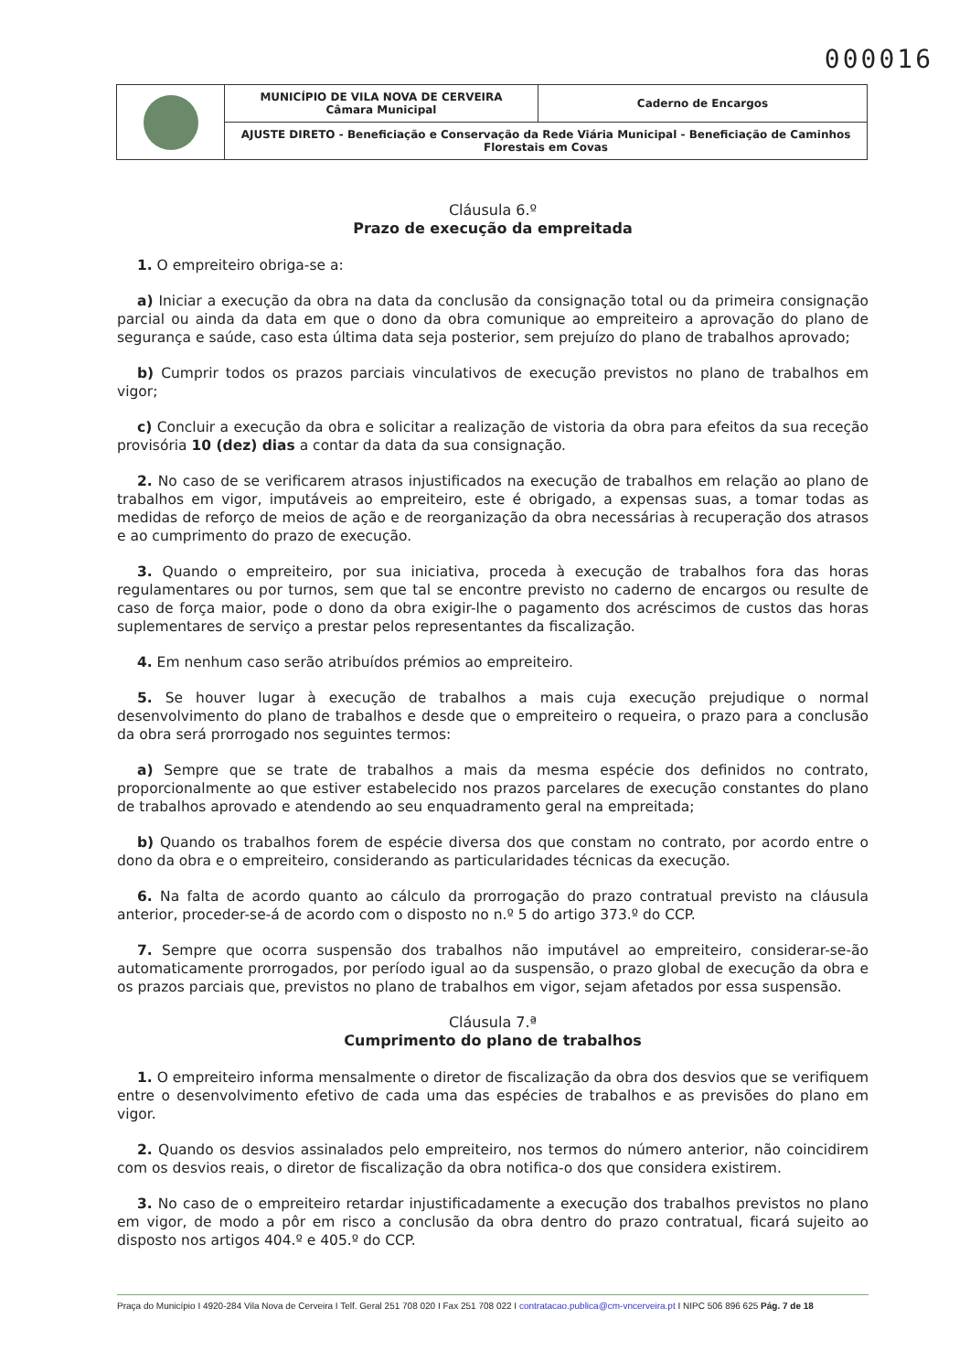000016
| | MUNICÍPIO DE VILA NOVA DE CERVEIRA Câmara Municipal | Caderno de Encargos |
| | AJUSTE DIRETO - Beneficiação e Conservação da Rede Viária Municipal - Beneficiação de Caminhos Florestais em Covas | |
Cláusula 6.º
Prazo de execução da empreitada
1. O empreiteiro obriga-se a:
a) Iniciar a execução da obra na data da conclusão da consignação total ou da primeira consignação parcial ou ainda da data em que o dono da obra comunique ao empreiteiro a aprovação do plano de segurança e saúde, caso esta última data seja posterior, sem prejuízo do plano de trabalhos aprovado;
b) Cumprir todos os prazos parciais vinculativos de execução previstos no plano de trabalhos em vigor;
c) Concluir a execução da obra e solicitar a realização de vistoria da obra para efeitos da sua receção provisória 10 (dez) dias a contar da data da sua consignação.
2. No caso de se verificarem atrasos injustificados na execução de trabalhos em relação ao plano de trabalhos em vigor, imputáveis ao empreiteiro, este é obrigado, a expensas suas, a tomar todas as medidas de reforço de meios de ação e de reorganização da obra necessárias à recuperação dos atrasos e ao cumprimento do prazo de execução.
3. Quando o empreiteiro, por sua iniciativa, proceda à execução de trabalhos fora das horas regulamentares ou por turnos, sem que tal se encontre previsto no caderno de encargos ou resulte de caso de força maior, pode o dono da obra exigir-lhe o pagamento dos acréscimos de custos das horas suplementares de serviço a prestar pelos representantes da fiscalização.
4. Em nenhum caso serão atribuídos prémios ao empreiteiro.
5. Se houver lugar à execução de trabalhos a mais cuja execução prejudique o normal desenvolvimento do plano de trabalhos e desde que o empreiteiro o requeira, o prazo para a conclusão da obra será prorrogado nos seguintes termos:
a) Sempre que se trate de trabalhos a mais da mesma espécie dos definidos no contrato, proporcionalmente ao que estiver estabelecido nos prazos parcelares de execução constantes do plano de trabalhos aprovado e atendendo ao seu enquadramento geral na empreitada;
b) Quando os trabalhos forem de espécie diversa dos que constam no contrato, por acordo entre o dono da obra e o empreiteiro, considerando as particularidades técnicas da execução.
6. Na falta de acordo quanto ao cálculo da prorrogação do prazo contratual previsto na cláusula anterior, proceder-se-á de acordo com o disposto no n.º 5 do artigo 373.º do CCP.
7. Sempre que ocorra suspensão dos trabalhos não imputável ao empreiteiro, considerar-se-ão automaticamente prorrogados, por período igual ao da suspensão, o prazo global de execução da obra e os prazos parciais que, previstos no plano de trabalhos em vigor, sejam afetados por essa suspensão.
Cláusula 7.ª
Cumprimento do plano de trabalhos
1. O empreiteiro informa mensalmente o diretor de fiscalização da obra dos desvios que se verifiquem entre o desenvolvimento efetivo de cada uma das espécies de trabalhos e as previsões do plano em vigor.
2. Quando os desvios assinalados pelo empreiteiro, nos termos do número anterior, não coincidirem com os desvios reais, o diretor de fiscalização da obra notifica-o dos que considera existirem.
3. No caso de o empreiteiro retardar injustificadamente a execução dos trabalhos previstos no plano em vigor, de modo a pôr em risco a conclusão da obra dentro do prazo contratual, ficará sujeito ao disposto nos artigos 404.º e 405.º do CCP.
Praça do Município I 4920-284 Vila Nova de Cerveira I Telf. Geral 251 708 020 I Fax 251 708 022 I contratacao.publica@cm-vncerveira.pt I NIPC 506 896 625 Pág. 7 de 18